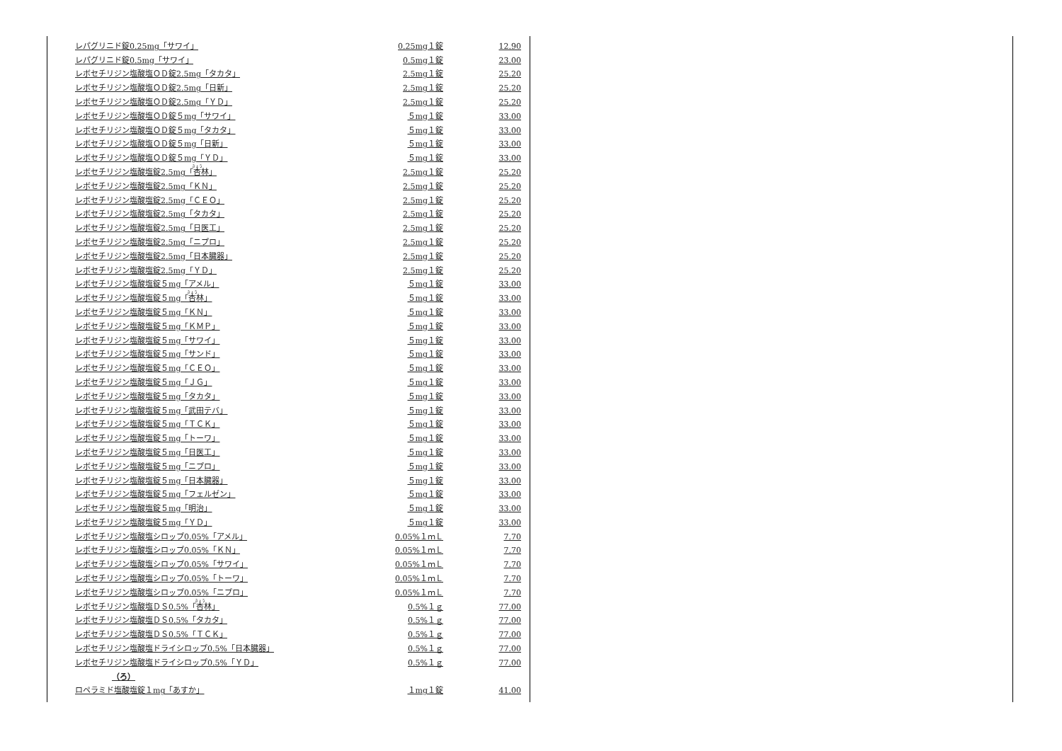| レパグリニド錠0.25mg「サワイ」 | 0.25mg１錠 | 12.90 |
| レパグリニド錠0.5mg「サワイ」 | 0.5mg１錠 | 23.00 |
| レボセチリジン塩酸塩ＯＤ錠2.5mg「タカタ」 | 2.5mg１錠 | 25.20 |
| レボセチリジン塩酸塩ＯＤ錠2.5mg「日新」 | 2.5mg１錠 | 25.20 |
| レボセチリジン塩酸塩ＯＤ錠2.5mg「ＹＤ」 | 2.5mg１錠 | 25.20 |
| レボセチリジン塩酸塩ＯＤ錠５mg「サワイ」 | ５mg１錠 | 33.00 |
| レボセチリジン塩酸塩ＯＤ錠５mg「タカタ」 | ５mg１錠 | 33.00 |
| レボセチリジン塩酸塩ＯＤ錠５mg「日新」 | ５mg１錠 | 33.00 |
| レボセチリジン塩酸塩ＯＤ錠５mg「ＹＤ」 | ５mg１錠 | 33.00 |
| レボセチリジン塩酸塩錠2.5mg「 杏 林」 | 2.5mg１錠 | 25.20 |
| レボセチリジン塩酸塩錠2.5mg「ＫＮ」 | 2.5mg１錠 | 25.20 |
| レボセチリジン塩酸塩錠2.5mg「ＣＥＯ」 | 2.5mg１錠 | 25.20 |
| レボセチリジン塩酸塩錠2.5mg「タカタ」 | 2.5mg１錠 | 25.20 |
| レボセチリジン塩酸塩錠2.5mg「日医工」 | 2.5mg１錠 | 25.20 |
| レボセチリジン塩酸塩錠2.5mg「ニプロ」 | 2.5mg１錠 | 25.20 |
| レボセチリジン塩酸塩錠2.5mg「日本臓器」 | 2.5mg１錠 | 25.20 |
| レボセチリジン塩酸塩錠2.5mg「ＹＤ」 | 2.5mg１錠 | 25.20 |
| レボセチリジン塩酸塩錠５mg「アメル」 | ５mg１錠 | 33.00 |
| レボセチリジン塩酸塩錠５mg「 杏 林」 | ５mg１錠 | 33.00 |
| レボセチリジン塩酸塩錠５mg「ＫＮ」 | ５mg１錠 | 33.00 |
| レボセチリジン塩酸塩錠５mg「ＫＭＰ」 | ５mg１錠 | 33.00 |
| レボセチリジン塩酸塩錠５mg「サワイ」 | ５mg１錠 | 33.00 |
| レボセチリジン塩酸塩錠５mg「サンド」 | ５mg１錠 | 33.00 |
| レボセチリジン塩酸塩錠５mg「ＣＥＯ」 | ５mg１錠 | 33.00 |
| レボセチリジン塩酸塩錠５mg「ＪＧ」 | ５mg１錠 | 33.00 |
| レボセチリジン塩酸塩錠５mg「タカタ」 | ５mg１錠 | 33.00 |
| レボセチリジン塩酸塩錠５mg「武田テバ」 | ５mg１錠 | 33.00 |
| レボセチリジン塩酸塩錠５mg「ＴＣＫ」 | ５mg１錠 | 33.00 |
| レボセチリジン塩酸塩錠５mg「トーワ」 | ５mg１錠 | 33.00 |
| レボセチリジン塩酸塩錠５mg「日医工」 | ５mg１錠 | 33.00 |
| レボセチリジン塩酸塩錠５mg「ニプロ」 | ５mg１錠 | 33.00 |
| レボセチリジン塩酸塩錠５mg「日本臓器」 | ５mg１錠 | 33.00 |
| レボセチリジン塩酸塩錠５mg「フェルゼン」 | ５mg１錠 | 33.00 |
| レボセチリジン塩酸塩錠５mg「明治」 | ５mg１錠 | 33.00 |
| レボセチリジン塩酸塩錠５mg「ＹＤ」 | ５mg１錠 | 33.00 |
| レボセチリジン塩酸塩シロップ0.05%「アメル」 | 0.05%１ｍＬ | 7.70 |
| レボセチリジン塩酸塩シロップ0.05%「ＫＮ」 | 0.05%１ｍＬ | 7.70 |
| レボセチリジン塩酸塩シロップ0.05%「サワイ」 | 0.05%１ｍＬ | 7.70 |
| レボセチリジン塩酸塩シロップ0.05%「トーワ」 | 0.05%１ｍＬ | 7.70 |
| レボセチリジン塩酸塩シロップ0.05%「ニプロ」 | 0.05%１ｍＬ | 7.70 |
| レボセチリジン塩酸塩ＤＳ0.5%「 杏 林」 | 0.5%１ｇ | 77.00 |
| レボセチリジン塩酸塩ＤＳ0.5%「タカタ」 | 0.5%１ｇ | 77.00 |
| レボセチリジン塩酸塩ＤＳ0.5%「ＴＣＫ」 | 0.5%１ｇ | 77.00 |
| レボセチリジン塩酸塩ドライシロップ0.5%「日本臓器」 | 0.5%１ｇ | 77.00 |
| レボセチリジン塩酸塩ドライシロップ0.5%「ＹＤ」 | 0.5%１ｇ | 77.00 |
| （ろ） | | |
| ロペラミド塩酸塩錠１mg「あすか」 | １mg１錠 | 41.00 |